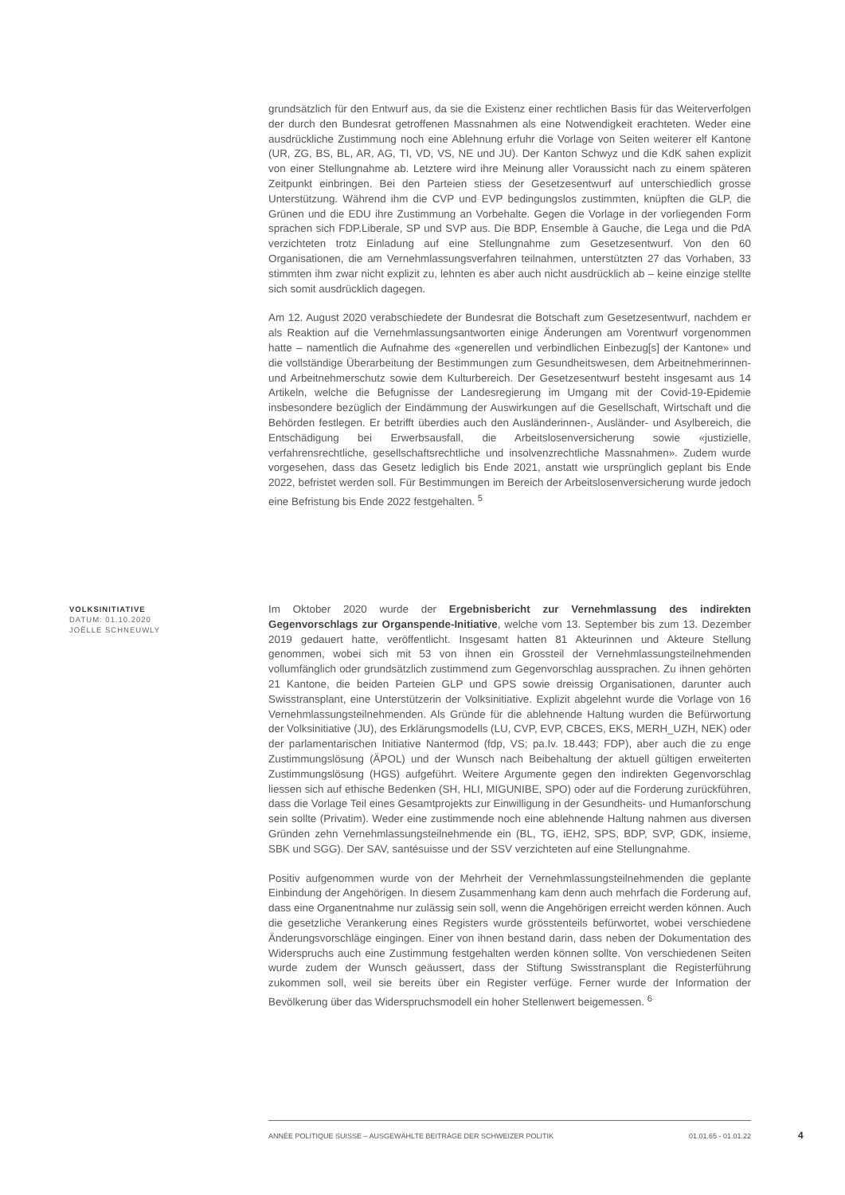grundsätzlich für den Entwurf aus, da sie die Existenz einer rechtlichen Basis für das Weiterverfolgen der durch den Bundesrat getroffenen Massnahmen als eine Notwendigkeit erachteten. Weder eine ausdrückliche Zustimmung noch eine Ablehnung erfuhr die Vorlage von Seiten weiterer elf Kantone (UR, ZG, BS, BL, AR, AG, TI, VD, VS, NE und JU). Der Kanton Schwyz und die KdK sahen explizit von einer Stellungnahme ab. Letztere wird ihre Meinung aller Voraussicht nach zu einem späteren Zeitpunkt einbringen. Bei den Parteien stiess der Gesetzesentwurf auf unterschiedlich grosse Unterstützung. Während ihm die CVP und EVP bedingungslos zustimmten, knüpften die GLP, die Grünen und die EDU ihre Zustimmung an Vorbehalte. Gegen die Vorlage in der vorliegenden Form sprachen sich FDP.Liberale, SP und SVP aus. Die BDP, Ensemble à Gauche, die Lega und die PdA verzichteten trotz Einladung auf eine Stellungnahme zum Gesetzesentwurf. Von den 60 Organisationen, die am Vernehmlassungsverfahren teilnahmen, unterstützten 27 das Vorhaben, 33 stimmten ihm zwar nicht explizit zu, lehnten es aber auch nicht ausdrücklich ab – keine einzige stellte sich somit ausdrücklich dagegen.
Am 12. August 2020 verabschiedete der Bundesrat die Botschaft zum Gesetzesentwurf, nachdem er als Reaktion auf die Vernehmlassungsantworten einige Änderungen am Vorentwurf vorgenommen hatte – namentlich die Aufnahme des «generellen und verbindlichen Einbezug[s] der Kantone» und die vollständige Überarbeitung der Bestimmungen zum Gesundheitswesen, dem Arbeitnehmerinnen- und Arbeitnehmerschutz sowie dem Kulturbereich. Der Gesetzesentwurf besteht insgesamt aus 14 Artikeln, welche die Befugnisse der Landesregierung im Umgang mit der Covid-19-Epidemie insbesondere bezüglich der Eindämmung der Auswirkungen auf die Gesellschaft, Wirtschaft und die Behörden festlegen. Er betrifft überdies auch den Ausländerinnen-, Ausländer- und Asylbereich, die Entschädigung bei Erwerbsausfall, die Arbeitslosenversicherung sowie «justizielle, verfahrensrechtliche, gesellschaftsrechtliche und insolvenzrechtliche Massnahmen». Zudem wurde vorgesehen, dass das Gesetz lediglich bis Ende 2021, anstatt wie ursprünglich geplant bis Ende 2022, befristet werden soll. Für Bestimmungen im Bereich der Arbeitslosenversicherung wurde jedoch eine Befristung bis Ende 2022 festgehalten. <sup>5</sup>
VOLKSINITIATIVE
DATUM: 01.10.2020
JOËLLE SCHNEUWLY
Im Oktober 2020 wurde der Ergebnisbericht zur Vernehmlassung des indirekten Gegenvorschlags zur Organspende-Initiative, welche vom 13. September bis zum 13. Dezember 2019 gedauert hatte, veröffentlicht. Insgesamt hatten 81 Akteurinnen und Akteure Stellung genommen, wobei sich mit 53 von ihnen ein Grossteil der Vernehmlassungsteilnehmenden vollumfänglich oder grundsätzlich zustimmend zum Gegenvorschlag aussprachen. Zu ihnen gehörten 21 Kantone, die beiden Parteien GLP und GPS sowie dreissig Organisationen, darunter auch Swisstransplant, eine Unterstützerin der Volksinitiative. Explizit abgelehnt wurde die Vorlage von 16 Vernehmlassungsteilnehmenden. Als Gründe für die ablehnende Haltung wurden die Befürwortung der Volksinitiative (JU), des Erklärungsmodells (LU, CVP, EVP, CBCES, EKS, MERH_UZH, NEK) oder der parlamentarischen Initiative Nantermod (fdp, VS; pa.Iv. 18.443; FDP), aber auch die zu enge Zustimmungslösung (ÄPOL) und der Wunsch nach Beibehaltung der aktuell gültigen erweiterten Zustimmungslösung (HGS) aufgeführt. Weitere Argumente gegen den indirekten Gegenvorschlag liessen sich auf ethische Bedenken (SH, HLI, MIGUNIBE, SPO) oder auf die Forderung zurückführen, dass die Vorlage Teil eines Gesamtprojekts zur Einwilligung in der Gesundheits- und Humanforschung sein sollte (Privatim). Weder eine zustimmende noch eine ablehnende Haltung nahmen aus diversen Gründen zehn Vernehmlassungsteilnehmende ein (BL, TG, iEH2, SPS, BDP, SVP, GDK, insieme, SBK und SGG). Der SAV, santésuisse und der SSV verzichteten auf eine Stellungnahme.
Positiv aufgenommen wurde von der Mehrheit der Vernehmlassungsteilnehmenden die geplante Einbindung der Angehörigen. In diesem Zusammenhang kam denn auch mehrfach die Forderung auf, dass eine Organentnahme nur zulässig sein soll, wenn die Angehörigen erreicht werden können. Auch die gesetzliche Verankerung eines Registers wurde grösstenteils befürwortet, wobei verschiedene Änderungsvorschläge eingingen. Einer von ihnen bestand darin, dass neben der Dokumentation des Widerspruchs auch eine Zustimmung festgehalten werden können sollte. Von verschiedenen Seiten wurde zudem der Wunsch geäussert, dass der Stiftung Swisstransplant die Registerführung zukommen soll, weil sie bereits über ein Register verfüge. Ferner wurde der Information der Bevölkerung über das Widerspruchsmodell ein hoher Stellenwert beigemessen. <sup>6</sup>
ANNÉE POLITIQUE SUISSE – AUSGEWÄHLTE BEITRÄGE DER SCHWEIZER POLITIK 01.01.65 - 01.01.22
4